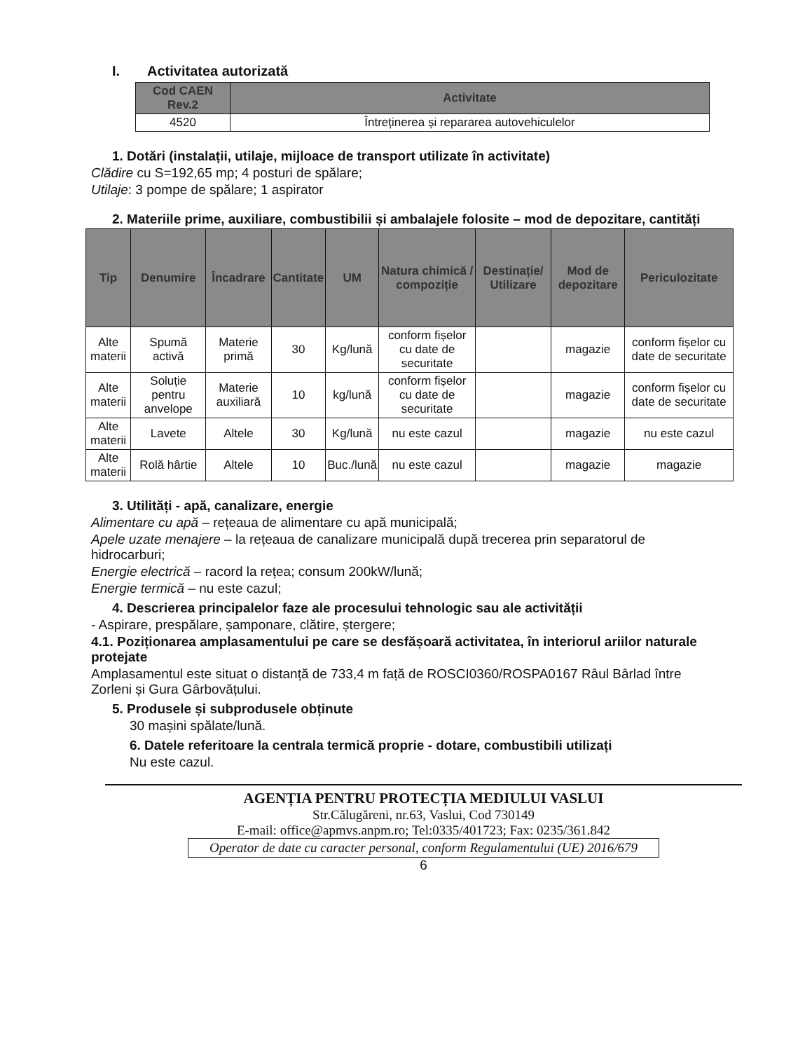I. Activitatea autorizată
| Cod CAEN Rev.2 | Activitate |
| --- | --- |
| 4520 | Întreținerea și repararea autovehiculelor |
1. Dotări (instalații, utilaje, mijloace de transport utilizate în activitate)
Clădire cu S=192,65 mp; 4 posturi de spălare;
Utilaje: 3 pompe de spălare; 1 aspirator
2. Materiile prime, auxiliare, combustibilii și ambalajele folosite – mod de depozitare, cantități
| Tip | Denumire | Încadrare | Cantitate | UM | Natura chimică / compoziție | Destinație/ Utilizare | Mod de depozitare | Periculozitate |
| --- | --- | --- | --- | --- | --- | --- | --- | --- |
| Alte materii | Spumă activă | Materie primă | 30 | Kg/lună | conform fișelor cu date de securitate | | magazie | conform fișelor cu date de securitate |
| Alte materii | Soluție pentru anvelope | Materie auxiliară | 10 | kg/lună | conform fișelor cu date de securitate | | magazie | conform fișelor cu date de securitate |
| Alte materii | Lavete | Altele | 30 | Kg/lună | nu este cazul | | magazie | nu este cazul |
| Alte materii | Rolă hârtie | Altele | 10 | Buc./lună | nu este cazul | | magazie | magazie |
3. Utilități - apă, canalizare, energie
Alimentare cu apă – rețeaua de alimentare cu apă municipală;
Apele uzate menajere – la rețeaua de canalizare municipală după trecerea prin separatorul de hidrocarburi;
Energie electrică – racord la rețea; consum 200kW/lună;
Energie termică – nu este cazul;
4. Descrierea principalelor faze ale procesului tehnologic sau ale activității
- Aspirare, prespălare, șamponare, clătire, ștergere;
4.1. Poziționarea amplasamentului pe care se desfășoară activitatea, în interiorul ariilor naturale protejate
Amplasamentul este situat o distanță de 733,4 m față de ROSCI0360/ROSPA0167 Râul Bârlad între Zorleni și Gura Gârbovățului.
5. Produsele și subprodusele obținute
30 mașini spălate/lună.
6. Datele referitoare la centrala termică proprie - dotare, combustibili utilizați
Nu este cazul.
AGENȚIA PENTRU PROTECȚIA MEDIULUI VASLUI
Str.Călugăreni, nr.63, Vaslui, Cod 730149
E-mail: office@apmvs.anpm.ro; Tel:0335/401723; Fax: 0235/361.842
Operator de date cu caracter personal, conform Regulamentului (UE) 2016/679
6